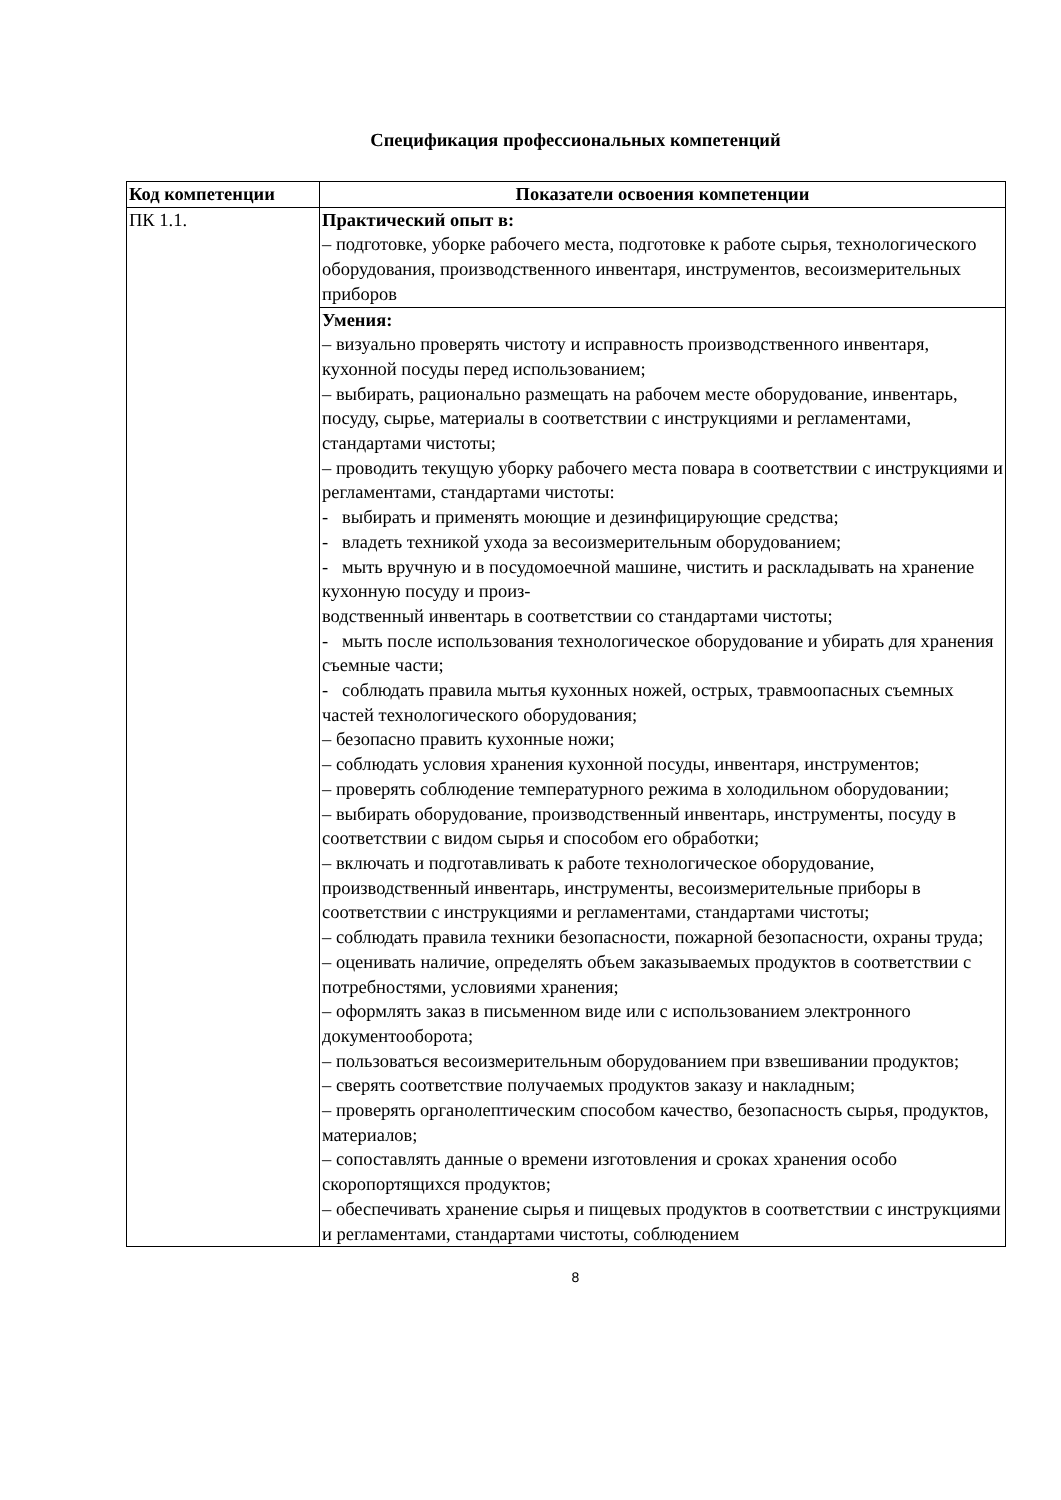Спецификация профессиональных компетенций
| Код компетенции | Показатели освоения компетенции |
| --- | --- |
| ПК 1.1. | Практический опыт в: – подготовке, уборке рабочего места, подготовке к работе сырья, технологического оборудования, производственного инвентаря, инструментов, весоизмерительных приборов |
| | Умения: – визуально проверять чистоту и исправность производственного инвентаря, кухонной посуды перед использованием; – выбирать, рационально размещать на рабочем месте оборудование, инвентарь, посуду, сырье, материалы в соответствии с инструкциями и регламентами, стандартами чистоты; – проводить текущую уборку рабочего места повара в соответствии с инструкциями и регламентами, стандартами чистоты: - выбирать и применять моющие и дезинфицирующие средства; - владеть техникой ухода за весоизмерительным оборудованием; - мыть вручную и в посудомоечной машине, чистить и раскладывать на хранение кухонную посуду и произ- водственный инвентарь в соответствии со стандартами чистоты; - мыть после использования технологическое оборудование и убирать для хранения съемные части; - соблюдать правила мытья кухонных ножей, острых, травмоопасных съемных частей технологического оборудования; – безопасно править кухонные ножи; – соблюдать условия хранения кухонной посуды, инвентаря, инструментов; – проверять соблюдение температурного режима в холодильном оборудовании; – выбирать оборудование, производственный инвентарь, инструменты, посуду в соответствии с видом сырья и способом его обработки; – включать и подготавливать к работе технологическое оборудование, производственный инвентарь, инструменты, весоизмерительные приборы в соответствии с инструкциями и регламентами, стандартами чистоты; – соблюдать правила техники безопасности, пожарной безопасности, охраны труда; – оценивать наличие, определять объем заказываемых продуктов в соответствии с потребностями, условиями хранения; – оформлять заказ в письменном виде или с использованием электронного документооборота; – пользоваться весоизмерительным оборудованием при взвешивании продуктов; – сверять соответствие получаемых продуктов заказу и накладным; – проверять органолептическим способом качество, безопасность сырья, продуктов, материалов; – сопоставлять данные о времени изготовления и сроках хранения особо скоропортящихся продуктов; – обеспечивать хранение сырья и пищевых продуктов в соответствии с инструкциями и регламентами, стандартами чистоты, соблюдением |
8